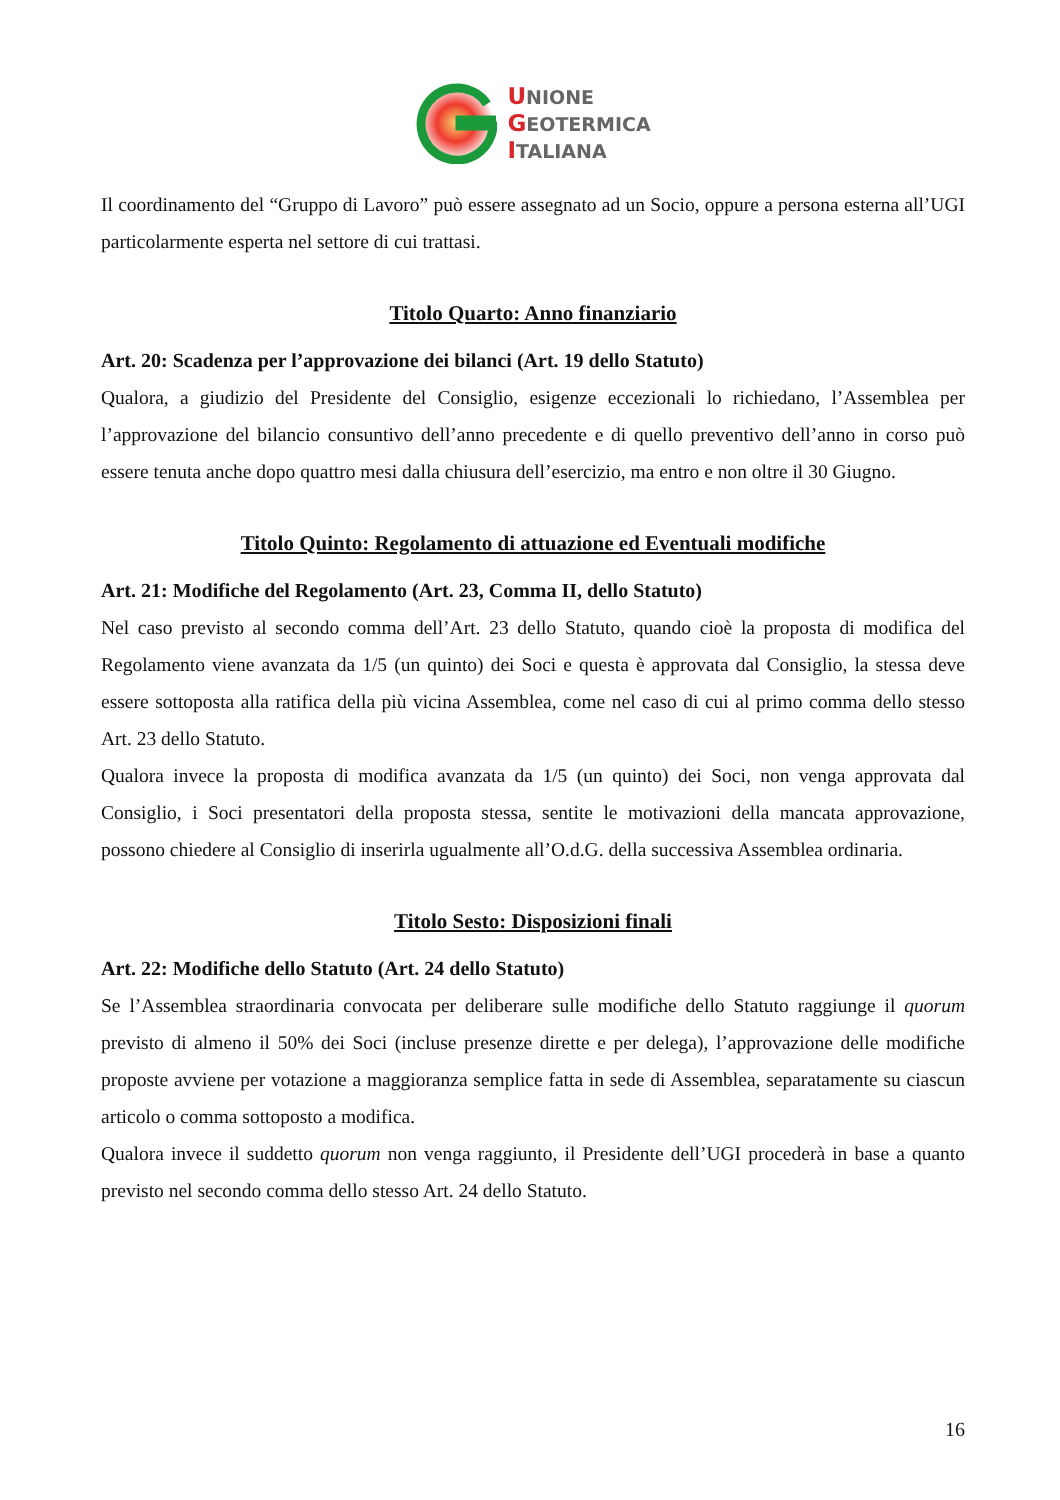UNIONE
GEOTERMICA
ITALIANA
Il coordinamento del “Gruppo di Lavoro” può essere assegnato ad un Socio, oppure a persona esterna all’UGI particolarmente esperta nel settore di cui trattasi.
Titolo Quarto: Anno finanziario
Art. 20: Scadenza per l’approvazione dei bilanci (Art. 19 dello Statuto)
Qualora, a giudizio del Presidente del Consiglio, esigenze eccezionali lo richiedano, l’Assemblea per l’approvazione del bilancio consuntivo dell’anno precedente e di quello preventivo dell’anno in corso può essere tenuta anche dopo quattro mesi dalla chiusura dell’esercizio, ma entro e non oltre il 30 Giugno.
Titolo Quinto: Regolamento di attuazione ed Eventuali modifiche
Art. 21: Modifiche del Regolamento (Art. 23, Comma II, dello Statuto)
Nel caso previsto al secondo comma dell’Art. 23 dello Statuto, quando cioè la proposta di modifica del Regolamento viene avanzata da 1/5 (un quinto) dei Soci e questa è approvata dal Consiglio, la stessa deve essere sottoposta alla ratifica della più vicina Assemblea, come nel caso di cui al primo comma dello stesso Art. 23 dello Statuto.
Qualora invece la proposta di modifica avanzata da 1/5 (un quinto) dei Soci, non venga approvata dal Consiglio, i Soci presentatori della proposta stessa, sentite le motivazioni della mancata approvazione, possono chiedere al Consiglio di inserirla ugualmente all’O.d.G. della successiva Assemblea ordinaria.
Titolo Sesto: Disposizioni finali
Art. 22: Modifiche dello Statuto (Art. 24 dello Statuto)
Se l’Assemblea straordinaria convocata per deliberare sulle modifiche dello Statuto raggiunge il quorum previsto di almeno il 50% dei Soci (incluse presenze dirette e per delega), l’approvazione delle modifiche proposte avviene per votazione a maggioranza semplice fatta in sede di Assemblea, separatamente su ciascun articolo o comma sottoposto a modifica.
Qualora invece il suddetto quorum non venga raggiunto, il Presidente dell’UGI procederà in base a quanto previsto nel secondo comma dello stesso Art. 24 dello Statuto.
16